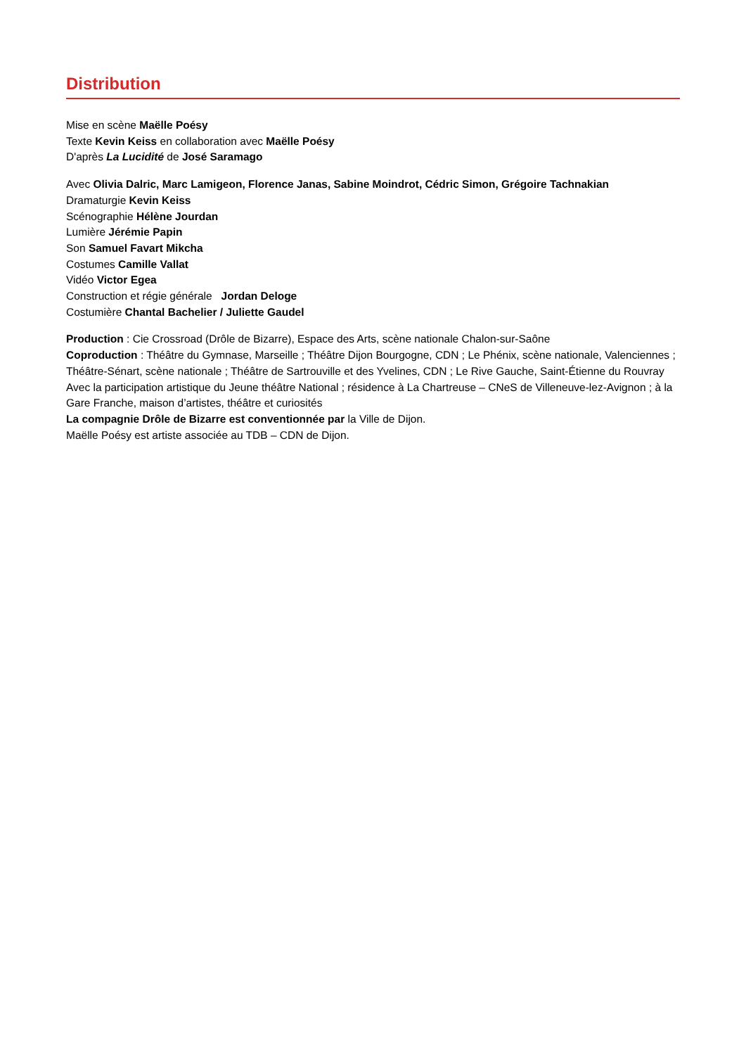Distribution
Mise en scène Maëlle Poésy
Texte Kevin Keiss en collaboration avec Maëlle Poésy
D'après La Lucidité de José Saramago
Avec Olivia Dalric, Marc Lamigeon, Florence Janas, Sabine Moindrot, Cédric Simon, Grégoire Tachnakian
Dramaturgie Kevin Keiss
Scénographie Hélène Jourdan
Lumière Jérémie Papin
Son Samuel Favart Mikcha
Costumes Camille Vallat
Vidéo Victor Egea
Construction et régie générale Jordan Deloge
Costumière Chantal Bachelier / Juliette Gaudel
Production : Cie Crossroad (Drôle de Bizarre), Espace des Arts, scène nationale Chalon-sur-Saône
Coproduction : Théâtre du Gymnase, Marseille ; Théâtre Dijon Bourgogne, CDN ; Le Phénix, scène nationale, Valenciennes ; Théâtre-Sénart, scène nationale ; Théâtre de Sartrouville et des Yvelines, CDN ; Le Rive Gauche, Saint-Étienne du Rouvray
Avec la participation artistique du Jeune théâtre National ; résidence à La Chartreuse – CNeS de Villeneuve-lez-Avignon ; à la Gare Franche, maison d’artistes, théâtre et curiosités
La compagnie Drôle de Bizarre est conventionnée par la Ville de Dijon.
Maëlle Poésy est artiste associée au TDB – CDN de Dijon.